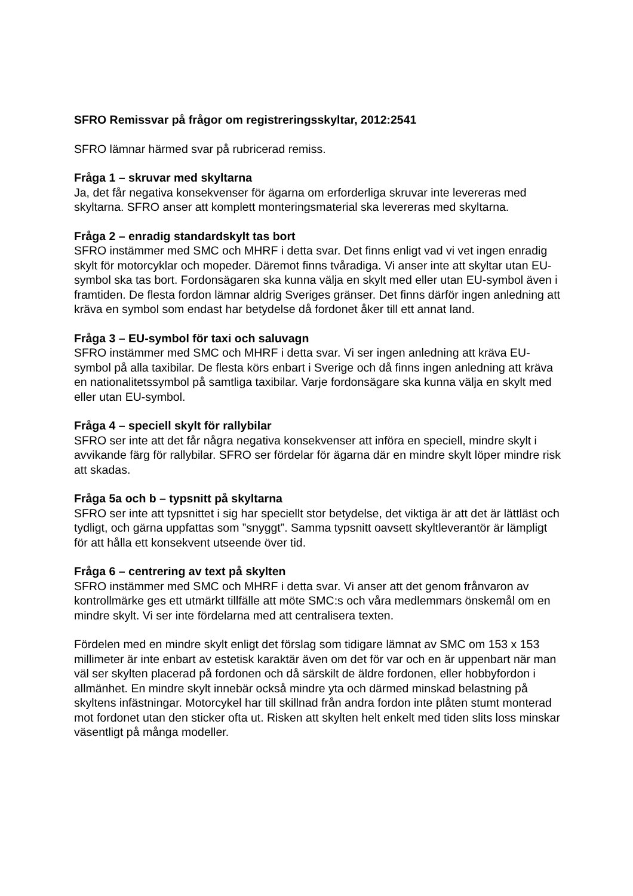SFRO Remissvar på frågor om registreringsskyltar, 2012:2541
SFRO lämnar härmed svar på rubricerad remiss.
Fråga 1 – skruvar med skyltarna
Ja, det får negativa konsekvenser för ägarna om erforderliga skruvar inte levereras med skyltarna. SFRO anser att komplett monteringsmaterial ska levereras med skyltarna.
Fråga 2 – enradig standardskylt tas bort
SFRO instämmer med SMC och MHRF i detta svar. Det finns enligt vad vi vet ingen enradig skylt för motorcyklar och mopeder. Däremot finns tvåradiga. Vi anser inte att skyltar utan EU-symbol ska tas bort. Fordonsägaren ska kunna välja en skylt med eller utan EU-symbol även i framtiden. De flesta fordon lämnar aldrig Sveriges gränser. Det finns därför ingen anledning att kräva en symbol som endast har betydelse då fordonet åker till ett annat land.
Fråga 3 – EU-symbol för taxi och saluvagn
SFRO instämmer med SMC och MHRF i detta svar. Vi ser ingen anledning att kräva EU-symbol på alla taxibilar. De flesta körs enbart i Sverige och då finns ingen anledning att kräva en nationalitetssymbol på samtliga taxibilar. Varje fordonsägare ska kunna välja en skylt med eller utan EU-symbol.
Fråga 4 – speciell skylt för rallybilar
SFRO ser inte att det får några negativa konsekvenser att införa en speciell, mindre skylt i avvikande färg för rallybilar. SFRO ser fördelar för ägarna där en mindre skylt löper mindre risk att skadas.
Fråga 5a och b – typsnitt på skyltarna
SFRO ser inte att typsnittet i sig har speciellt stor betydelse, det viktiga är att det är lättläst och tydligt, och gärna uppfattas som ”snyggt”. Samma typsnitt oavsett skyltleverantör är lämpligt för att hålla ett konsekvent utseende över tid.
Fråga 6 – centrering av text på skylten
SFRO instämmer med SMC och MHRF i detta svar. Vi anser att det genom frånvaron av kontrollmärke ges ett utmärkt tillfälle att möte SMC:s och våra medlemmars önskemål om en mindre skylt. Vi ser inte fördelarna med att centralisera texten.
Fördelen med en mindre skylt enligt det förslag som tidigare lämnat av SMC om 153 x 153 millimeter är inte enbart av estetisk karaktär även om det för var och en är uppenbart när man väl ser skylten placerad på fordonen och då särskilt de äldre fordonen, eller hobbyfordon i allmänhet. En mindre skylt innebär också mindre yta och därmed minskad belastning på skyltens infästningar. Motorcykel har till skillnad från andra fordon inte plåten stumt monterad mot fordonet utan den sticker ofta ut. Risken att skylten helt enkelt med tiden slits loss minskar väsentligt på många modeller.